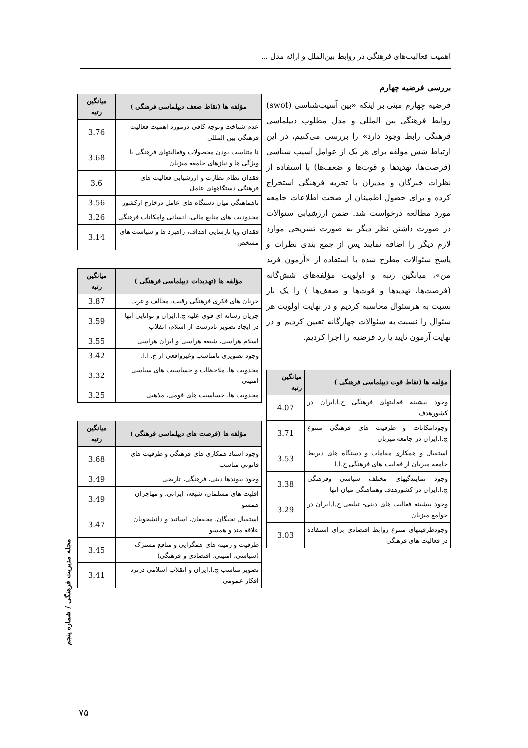اهمیت فعالیت‌های فرهنگی در روابط بین‌الملل و ارائه مدل ...
بررسی فرضیه چهارم
فرضیه چهارم مبنی بر اینکه «بین آسیب‌شناسی (swot) روابط فرهنگی بین المللی و مدل مطلوب دیپلماسی فرهنگی رابط وجود دارد» را بررسی می‌کنیم، در این ارتباط شش مؤلفه برای هر یک از عوامل آسیب شناسی (فرصت‌ها، تهدیدها و قوت‌ها و ضعف‌ها) با استفاده از نظرات خبرگان و مدیران با تجربه فرهنگی استخراج کرده و برای حصول اطمینان از صحت اطلاعات جامعه مورد مطالعه درخواست شد. ضمن ارزشیابی سئوالات در صورت داشتن نظر دیگر به صورت تشریحی موارد لازم دیگر را اضافه نمایند پس از جمع بندی نظرات و پاسخ سئوالات مطرح شده با استفاده از «آزمون فرید من»، میانگین رتبه و اولویت مؤلفه‌های شش‌گانه (فرصت‌ها، تهدیدها و قوت‌ها و ضعف‌ها ) را یک بار نسبت به هرسئوال محاسبه کردیم و در نهایت اولویت هر سئوال را نسبت به سئوالات چهارگانه تعیین کردیم و در نهایت آزمون تایید یا رد فرضیه را اجرا کردیم.
| مؤلفه ها (نقاط قوت دیپلماسی فرهنگی ) | میانگین رتبه |
| --- | --- |
| وجود پیشینه فعالیتهای فرهنگی ج.ا.ایران در کشورهدف | 4.07 |
| وجودامکانات و ظرفیت های فرهنگی متنوع ج.ا.ایران در جامعه میزبان | 3.71 |
| استقبال و همکاری مقامات و دستگاه های ذیربط جامعه میزبان از فعالیت های فرهنگی ج.ا.ا | 3.53 |
| وجود نمایندگیهای مختلف سیاسی وفرهنگی ج.ا.ایران در کشورهدف وهماهنگی میان آنها | 3.38 |
| وجود پیشینه فعالیت های دینی- تبلیغی ج.ا.ایران در جوامع میزبان | 3.29 |
| وجودظرفیتهای متنوع روابط اقتصادی برای استفاده در فعالیت های فرهنگی | 3.03 |
| مؤلفه ها (نقاط ضعف دیپلماسی فرهنگی ) | میانگین رتبه |
| --- | --- |
| عدم شناخت وتوجه کافی درمورد اهمیت فعالیت فرهنگی بین المللی | 3.76 |
| نا متناسب بودن محصولات وفعالیتهای فرهنگی با ویژگی ها و نیازهای جامعه میزبان | 3.68 |
| فقدان نظام نظارت و ارزشیابی فعالیت های فرهنگی دستگاههای عامل | 3.6 |
| ناهماهنگی میان دستگاه های عامل درخارج ازکشور | 3.56 |
| محدودیت های منابع مالی، انسانی وامکانات فرهنگی | 3.26 |
| فقدان ویا نارسایی اهداف، راهبرد ها و سیاست های مشخص | 3.14 |
| مؤلفه ها (تهدیدات دیپلماسی فرهنگی ) | میانگین رتبه |
| --- | --- |
| جریان های فکری فرهنگی رقیب، مخالف و غرب | 3.87 |
| جریان رسانه ای قوی علیه ج.ا.ایران و توانایی آنها در ایجاد تصویر نادرست از اسلام، انقلاب | 3.59 |
| اسلام هراسی، شیعه هراسی و ایران هراسی | 3.55 |
| وجود تصویری نامناسب وغیرواقعی از ج. ا.ا. | 3.42 |
| محدویت ها، ملاحظات و حساسیت های سیاسی امنیتی | 3.32 |
| محدویت ها، حساسیت های قومی، مذهبی | 3.25 |
| مؤلفه ها (فرصت های دیپلماسی فرهنگی ) | میانگین رتبه |
| --- | --- |
| وجود اسناد همکاری های فرهنگی و ظرفیت های قانونی مناسب | 3.68 |
| وجود پیوندها دینی، فرهنگی، تاریخی | 3.49 |
| اقلیت های مسلمان، شیعه، ایرانی، و مهاجران همسو | 3.49 |
| استقبال نخبگان، محققان، اساتید و دانشجویان علاقه مند و همسو | 3.47 |
| ظرفیت و زمینه های همگرایی و منافع مشترک (سیاسی، امنیتی، اقتصادی و فرهنگی) | 3.45 |
| تصویر مناسب ج.ا.ایران و انقلاب اسلامی درنزد افکار عمومی | 3.41 |
مجله مدیریت فرهنگی / شماره پنجم
۷۵